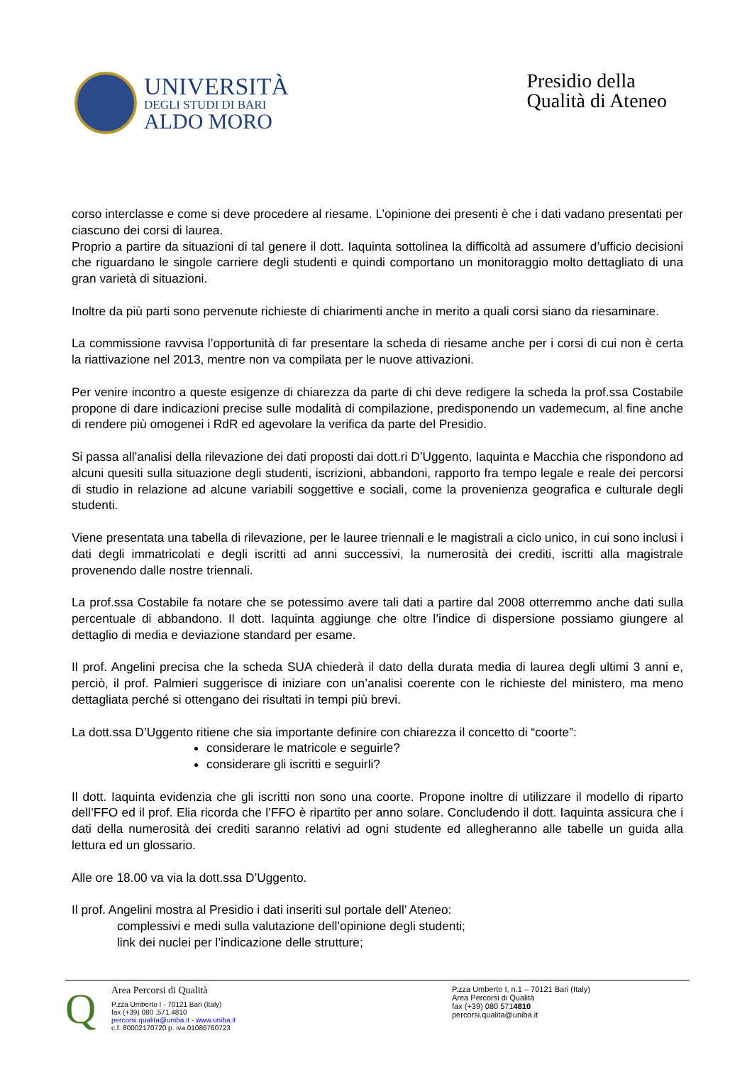UNIVERSITÀ
DEGLI STUDI DI BARI
ALDO MORO
Presidio della
Qualità di Ateneo
corso interclasse e come si deve procedere al riesame. L’opinione dei presenti è che i dati vadano presentati per ciascuno dei corsi di laurea.
Proprio a partire da situazioni di tal genere il dott. Iaquinta sottolinea la difficoltà ad assumere d’ufficio decisioni che riguardano le singole carriere degli studenti e quindi comportano un monitoraggio molto dettagliato di una gran varietà di situazioni.
Inoltre da più parti sono pervenute richieste di chiarimenti anche in merito a quali corsi siano da riesaminare.
La commissione ravvisa l’opportunità di far presentare la scheda di riesame anche per i corsi di cui non è certa la riattivazione nel 2013, mentre non va compilata per le nuove attivazioni.
Per venire incontro a queste esigenze di chiarezza da parte di chi deve redigere la scheda la prof.ssa Costabile propone di dare indicazioni precise sulle modalità di compilazione, predisponendo un vademecum, al fine anche di rendere più omogenei i RdR ed agevolare la verifica da parte del Presidio.
Si passa all’analisi della rilevazione dei dati proposti dai dott.ri D’Uggento, Iaquinta e Macchia che rispondono ad alcuni quesiti sulla situazione degli studenti, iscrizioni, abbandoni, rapporto fra tempo legale e reale dei percorsi di studio in relazione ad alcune variabili soggettive e sociali, come la provenienza geografica e culturale degli studenti.
Viene presentata una tabella di rilevazione, per le lauree triennali e le magistrali a ciclo unico, in cui sono inclusi i dati degli immatricolati e degli iscritti ad anni successivi, la numerosità dei crediti, iscritti alla magistrale provenendo dalle nostre triennali.
La prof.ssa Costabile fa notare che se potessimo avere tali dati a partire dal 2008 otterremmo anche dati sulla percentuale di abbandono. Il dott. Iaquinta aggiunge che oltre l’indice di dispersione possiamo giungere al dettaglio di media e deviazione standard per esame.
Il prof. Angelini precisa che la scheda SUA chiederà il dato della durata media di laurea degli ultimi 3 anni e, perciò, il prof. Palmieri suggerisce di iniziare con un’analisi coerente con le richieste del ministero, ma meno dettagliata perché si ottengano dei risultati in tempi più brevi.
La dott.ssa D’Uggento ritiene che sia importante definire con chiarezza il concetto di “coorte”:
considerare le matricole e seguirle?
considerare gli iscritti e seguirli?
Il dott. Iaquinta evidenzia che gli iscritti non sono una coorte. Propone inoltre di utilizzare il modello di riparto dell’FFO ed il prof. Elia ricorda che l’FFO è ripartito per anno solare. Concludendo il dott. Iaquinta assicura che i dati della numerosità dei crediti saranno relativi ad ogni studente ed allegheranno alle tabelle un guida alla lettura ed un glossario.
Alle ore 18.00 va via la dott.ssa D’Uggento.
Il prof. Angelini mostra al Presidio i dati inseriti sul portale dell’ Ateneo:
complessivi e medi sulla valutazione dell’opinione degli studenti;
link dei nuclei per l’indicazione delle strutture;
Q
Area Percorsi di Qualità
P.zza Umberto I - 70121 Bari (Italy)
fax (+39) 080 .571.4810
percorsi.qualita@uniba.it - www.uniba.it
c.f. 80002170720 p. iva 01086760723
P.zza Umberto I, n.1 – 70121 Bari (Italy)
Area Percorsi di Qualità
fax (+39) 080 5714810
percorsi.qualita@uniba.it